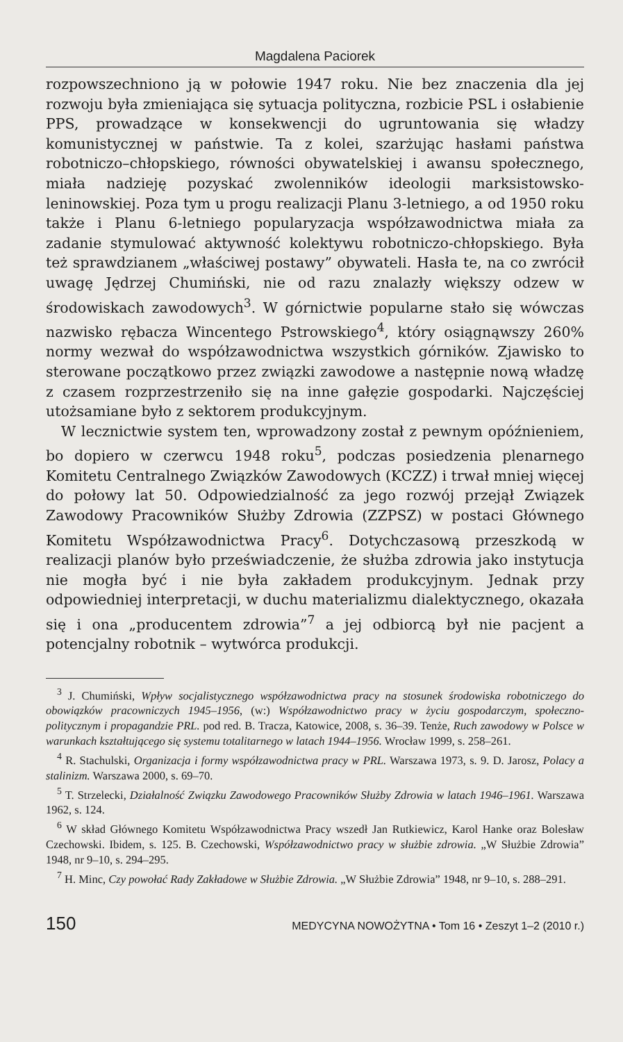Magdalena Paciorek
rozpowszechniono ją w połowie 1947 roku. Nie bez znaczenia dla jej rozwoju była zmieniająca się sytuacja polityczna, rozbicie PSL i osłabienie PPS, prowadzące w konsekwencji do ugruntowania się władzy komunistycznej w państwie. Ta z kolei, szarżując hasłami państwa robotniczo–chłopskiego, równości obywatelskiej i awansu społecznego, miała nadzieję pozyskać zwolenników ideologii marksistowsko-leninowskiej. Poza tym u progu realizacji Planu 3-letniego, a od 1950 roku także i Planu 6-letniego popularyzacja współzawodnictwa miała za zadanie stymulować aktywność kolektywu robotniczo-chłopskiego. Była też sprawdzianem „właściwej postawy” obywateli. Hasła te, na co zwrócił uwagę Jędrzej Chumiński, nie od razu znalazły większy odzew w środowiskach zawodowych<sup>3</sup>. W górnictwie popularne stało się wówczas nazwisko rębacza Wincentego Pstrowskiego<sup>4</sup>, który osiągnąwszy 260% normy wezwał do współzawodnictwa wszystkich górników. Zjawisko to sterowane początkowo przez związki zawodowe a następnie nową władzę z czasem rozprzestrzeniło się na inne gałęzie gospodarki. Najczęściej utożsamiane było z sektorem produkcyjnym.
W lecznictwie system ten, wprowadzony został z pewnym opóźnieniem, bo dopiero w czerwcu 1948 roku<sup>5</sup>, podczas posiedzenia plenarnego Komitetu Centralnego Związków Zawodowych (KCZZ) i trwał mniej więcej do połowy lat 50. Odpowiedzialność za jego rozwój przejął Związek Zawodowy Pracowników Służby Zdrowia (ZZPSZ) w postaci Głównego Komitetu Współzawodnictwa Pracy<sup>6</sup>. Dotychczasową przeszkodą w realizacji planów było przeświadczenie, że służba zdrowia jako instytucja nie mogła być i nie była zakładem produkcyjnym. Jednak przy odpowiedniej interpretacji, w duchu materializmu dialektycznego, okazała się i ona „producentem zdrowia”<sup>7</sup> a jej odbiorcą był nie pacjent a potencjalny robotnik – wytwórca produkcji.
<sup>3</sup> J. Chumiński, Wpływ socjalistycznego współzawodnictwa pracy na stosunek środowiska robotniczego do obowiązków pracowniczych 1945–1956, (w:) Współzawodnictwo pracy w życiu gospodarczym, społeczno-politycznym i propagandzie PRL. pod red. B. Tracza, Katowice, 2008, s. 36–39. Tenże, Ruch zawodowy w Polsce w warunkach kształtującego się systemu totalitarnego w latach 1944–1956. Wrocław 1999, s. 258–261.
<sup>4</sup> R. Stachulski, Organizacja i formy współzawodnictwa pracy w PRL. Warszawa 1973, s. 9. D. Jarosz, Polacy a stalinizm. Warszawa 2000, s. 69–70.
<sup>5</sup> T. Strzelecki, Działalność Związku Zawodowego Pracowników Służby Zdrowia w latach 1946–1961. Warszawa 1962, s. 124.
<sup>6</sup> W skład Głównego Komitetu Współzawodnictwa Pracy wszedł Jan Rutkiewicz, Karol Hanke oraz Bolesław Czechowski. Ibidem, s. 125. B. Czechowski, Współzawodnictwo pracy w służbie zdrowia. „W Służbie Zdrowia” 1948, nr 9–10, s. 294–295.
<sup>7</sup> H. Minc, Czy powołać Rady Zakładowe w Służbie Zdrowia. „W Służbie Zdrowia” 1948, nr 9–10, s. 288–291.
150 MEDYCYNA NOWOŻYTNA • Tom 16 • Zeszyt 1–2 (2010 r.)